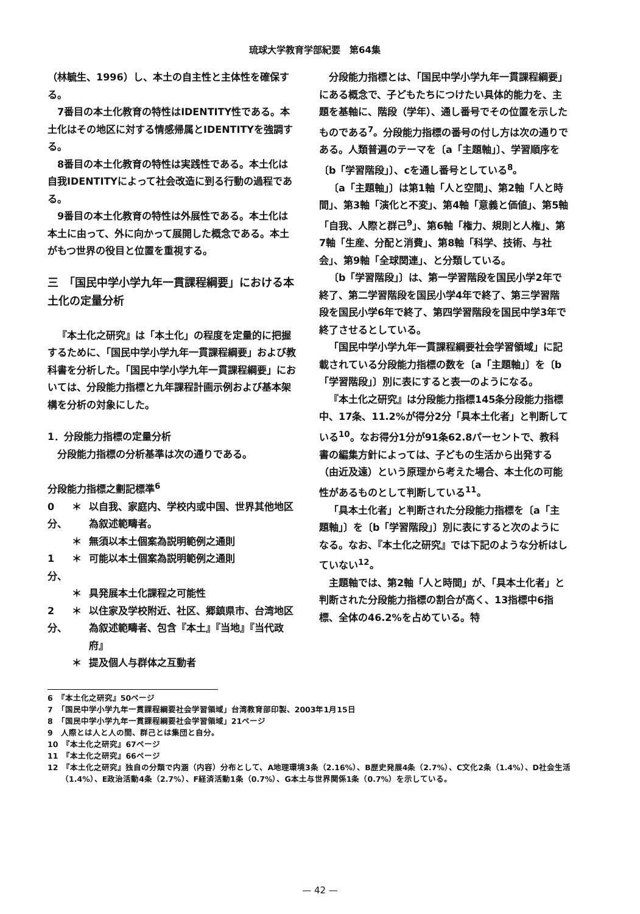琉球大学教育学部紀要　第64集
（林毓生、1996）し、本土の自主性と主体性を確保する。
7番目の本土化教育の特性はIDENTITY性である。本土化はその地区に対する情感帰属とIDENTITYを強調する。
8番目の本土化教育の特性は実践性である。本土化は自我IDENTITYによって社会改造に到る行動の過程である。
9番目の本土化教育の特性は外展性である。本土化は本土に由って、外に向かって展開した概念である。本土がもつ世界の役目と位置を重視する。
三　「国民中学小学九年一貫課程綱要」における本土化の定量分析
『本土化之研究』は「本土化」の程度を定量的に把握するために、「国民中学小学九年一貫課程綱要」および教科書を分析した。「国民中学小学九年一貫課程綱要」においては、分段能力指標と九年課程計画示例および基本架構を分析の対象にした。
1．分段能力指標の定量分析
分段能力指標の分析基準は次の通りである。
分段能力指標之劃記標準<sup>6</sup>
0分、 ＊ 以自我、家庭内、学校内或中国、世界其他地区為叙述範疇者。
＊ 無須以本土個案為説明範例之通則
1分、 ＊ 可能以本土個案為説明範例之通則
＊ 具発展本土化課程之可能性
2分、 ＊ 以住家及学校附近、社区、郷鎮県市、台湾地区為叙述範疇者、包含『本土』『当地』『当代政府』
＊ 提及個人与群体之互動者
分段能力指標とは、「国民中学小学九年一貫課程綱要」にある概念で、子どもたちにつけたい具体的能力を、主題を基軸に、階段（学年）、通し番号でその位置を示したものである<sup>7</sup>。分段能力指標の番号の付し方は次の通りである。人類普遍のテーマを〔a「主題軸」〕、学習順序を〔b「学習階段」〕、cを通し番号としている<sup>8</sup>。
〔a「主題軸」〕は第1軸「人と空間」、第2軸「人と時間」、第3軸「演化と不変」、第4軸「意義と価値」、第5軸「自我、人際と群己<sup>9</sup>」、第6軸「権力、規則と人権」、第7軸「生産、分配と消費」、第8軸「科学、技術、与社会」、第9軸「全球関連」、と分類している。
〔b「学習階段」〕は、第一学習階段を国民小学2年で終了、第二学習階段を国民小学4年で終了、第三学習階段を国民小学6年で終了、第四学習階段を国民中学3年で終了させるとしている。
「国民中学小学九年一貫課程綱要社会学習領域」に記載されている分段能力指標の数を〔a「主題軸」〕を〔b「学習階段」〕別に表にすると表一のようになる。
『本土化之研究』は分段能力指標145条分段能力指標中、17条、11.2%が得分2分「具本土化者」と判断している<sup>10</sup>。なお得分1分が91条62.8パーセントで、教科書の編集方針によっては、子どもの生活から出発する（由近及遠）という原理から考えた場合、本土化の可能性があるものとして判断している<sup>11</sup>。
「具本土化者」と判断された分段能力指標を〔a「主題軸」〕を〔b「学習階段」〕別に表にすると次のようになる。なお、『本土化之研究』では下記のような分析はしていない<sup>12</sup>。
主題軸では、第2軸「人と時間」が、「具本土化者」と判断された分段能力指標の割合が高く、13指標中6指標、全体の46.2%を占めている。特
6　『本土化之研究』50ページ
7　「国民中学小学九年一貫課程綱要社会学習領域」台湾教育部印製、2003年1月15日
8　「国民中学小学九年一貫課程綱要社会学習領域」21ページ
9　人際とは人と人の間、群己とは集団と自分。
10　『本土化之研究』67ページ
11　『本土化之研究』66ページ
12　『本土化之研究』独自の分類で内涵（内容）分布として、A地理環境3条（2.16%）、B歴史発展4条（2.7%）、C文化2条（1.4%）、D社会生活（1.4%）、E政治活動4条（2.7%）、F経済活動1条（0.7%）、G本土与世界関係1条（0.7%）を示している。
— 42 —